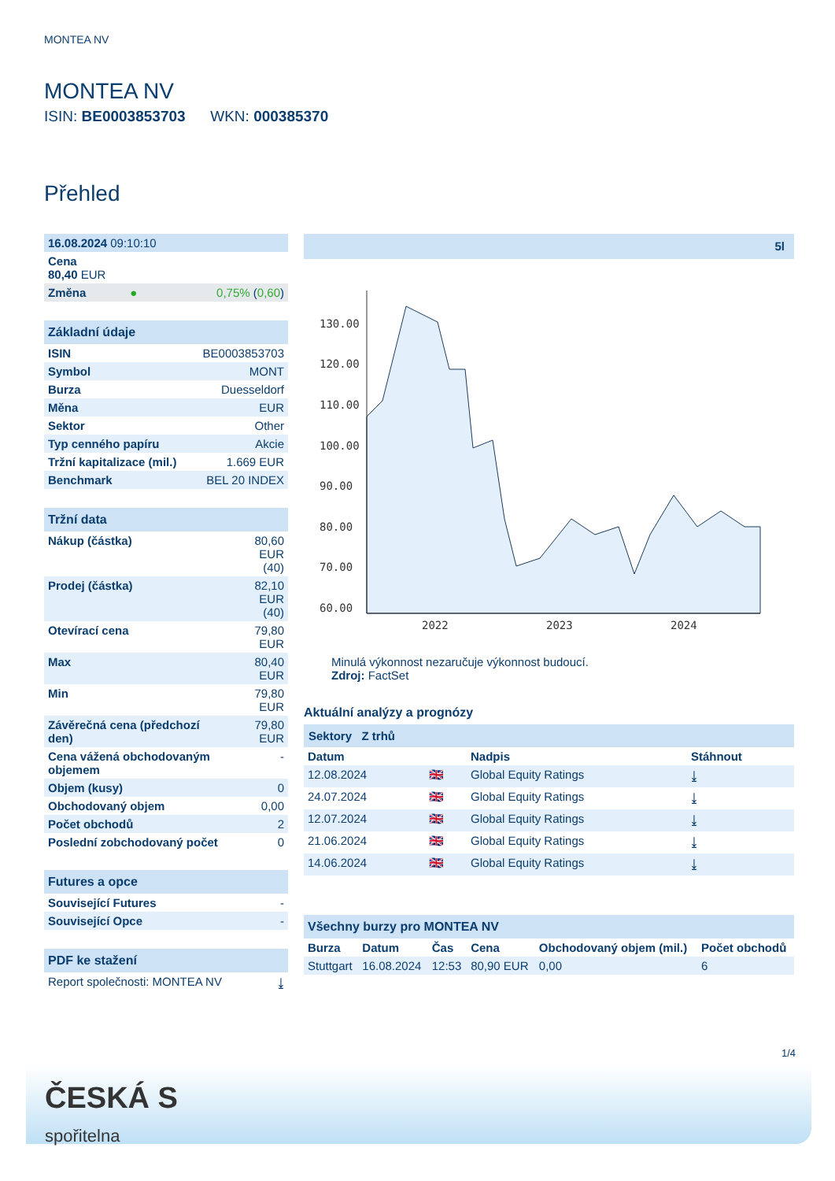MONTEA NV
MONTEA NV
ISIN: BE0003853703 WKN: 000385370
Přehled
| 16.08.2024 09:10:10 | | |
| Cena 80,40 EUR | | |
| Změna | ● | 0,75% ( 0,60 ) |
| Základní údaje | |
| ISIN | BE0003853703 |
| Symbol | MONT |
| Burza | Duesseldorf |
| Měna | EUR |
| Sektor | Other |
| Typ cenného papíru | Akcie |
| Tržní kapitalizace (mil.) | 1.669 EUR |
| Benchmark | BEL 20 INDEX |
| Tržní data | |
| Nákup (částka) | 80,60 EUR (40) |
| Prodej (částka) | 82,10 EUR (40) |
| Otevírací cena | 79,80 EUR |
| Max | 80,40 EUR |
| Min | 79,80 EUR |
| Závěrečná cena (předchozí den) | 79,80 EUR |
| Cena vážená obchodovaným objemem | - |
| Objem (kusy) | 0 |
| Obchodovaný objem | 0,00 |
| Počet obchodů | 2 |
| Poslední zobchodovaný počet | 0 |
| Futures a opce | |
| Související Futures | - |
| Související Opce | - |
| PDF ke stažení | |
| Report společnosti: MONTEA NV | ⤓ |
5l
130.00
120.00
110.00
100.00
90.00
80.00
70.00
60.00
2022
2023
2024
Minulá výkonnost nezaručuje výkonnost budoucí.
Zdroj: FactSet
Aktuální analýzy a prognózy
Sektory Z trhů
| Datum | | Nadpis | Stáhnout |
| --- | --- | --- | --- |
| 12.08.2024 | 🇬🇧 | Global Equity Ratings | ⤓ |
| 24.07.2024 | 🇬🇧 | Global Equity Ratings | ⤓ |
| 12.07.2024 | 🇬🇧 | Global Equity Ratings | ⤓ |
| 21.06.2024 | 🇬🇧 | Global Equity Ratings | ⤓ |
| 14.06.2024 | 🇬🇧 | Global Equity Ratings | ⤓ |
| Všechny burzy pro MONTEA NV | | | | | |
| Burza | Datum | Čas | Cena | Obchodovaný objem (mil.) | Počet obchodů |
| Stuttgart | 16.08.2024 | 12:53 | 80,90 EUR | 0,00 | 6 |
1/4
ČESKÁ S
spořitelna